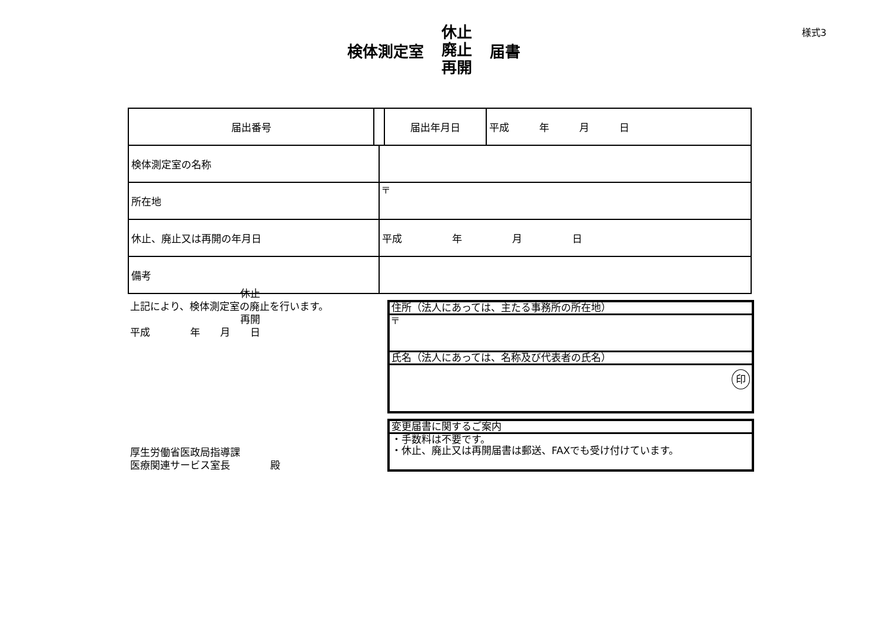様式3
検体測定室 休止
廃止
再開 届書
| 届出番号 | | | 届出年月日 | 平成 年 月 日 |
| 検体測定室の名称 | | | | |
| 所在地 | | 〒 | | |
| 休止、廃止又は再開の年月日 | | 平成 年 月 日 | | |
| 備考 | | | | |
　　　　　　　　　　　休止
上記により、検体測定室の廃止を行います。
　　　　　　　　　　　再開
平成　　　　年　　月　　日
住所（法人にあっては、主たる事務所の所在地）
〒
氏名（法人にあっては、名称及び代表者の氏名）
印
変更届書に関するご案内
・手数料は不要です。
・休止、廃止又は再開届書は郵送、FAXでも受け付けています。
厚生労働省医政局指導課
医療関連サービス室長　　　　殿